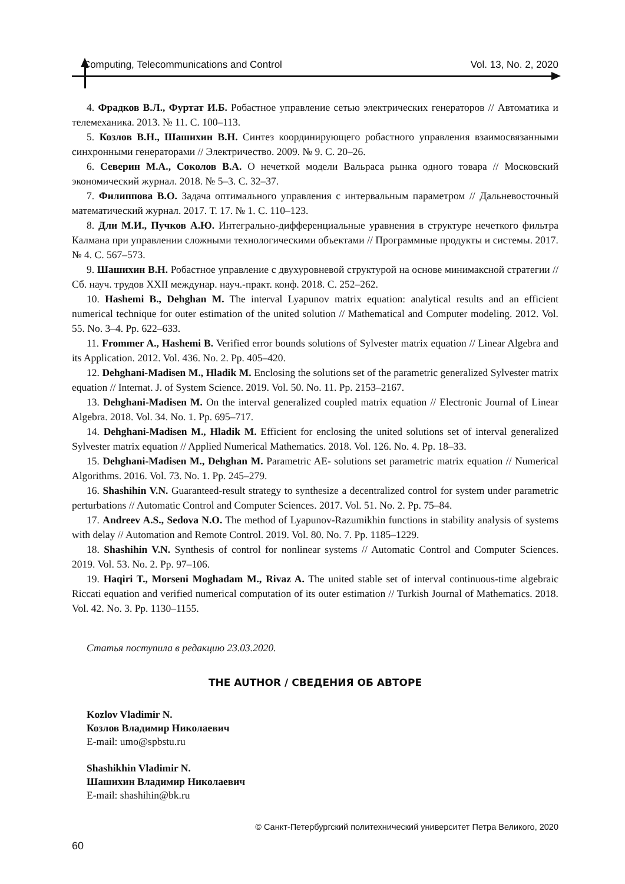Computing, Telecommunications and Control Vol. 13, No. 2, 2020
4. Фрадков В.Л., Фуртат И.Б. Робастное управление сетью электрических генераторов // Автоматика и телемеханика. 2013. № 11. С. 100–113.
5. Козлов В.Н., Шашихин В.Н. Синтез координирующего робастного управления взаимосвязанными синхронными генераторами // Электричество. 2009. № 9. С. 20–26.
6. Северин М.А., Соколов В.А. О нечеткой модели Вальраса рынка одного товара // Московский экономический журнал. 2018. № 5–3. С. 32–37.
7. Филиппова В.О. Задача оптимального управления с интервальным параметром // Дальневосточный математический журнал. 2017. Т. 17. № 1. С. 110–123.
8. Дли М.И., Пучков А.Ю. Интегрально-дифференциальные уравнения в структуре нечеткого фильтра Калмана при управлении сложными технологическими объектами // Программные продукты и системы. 2017. № 4. С. 567–573.
9. Шашихин В.Н. Робастное управление с двухуровневой структурой на основе минимаксной стратегии // Сб. науч. трудов XXII междунар. науч.-практ. конф. 2018. С. 252–262.
10. Hashemi B., Dehghan M. The interval Lyapunov matrix equation: analytical results and an efficient numerical technique for outer estimation of the united solution // Mathematical and Computer modeling. 2012. Vol. 55. No. 3–4. Pp. 622–633.
11. Frommer A., Hashemi B. Verified error bounds solutions of Sylvester matrix equation // Linear Algebra and its Application. 2012. Vol. 436. No. 2. Pp. 405–420.
12. Dehghani-Madisen M., Hladik M. Enclosing the solutions set of the parametric generalized Sylvester matrix equation // Internat. J. of System Science. 2019. Vol. 50. No. 11. Pp. 2153–2167.
13. Dehghani-Madisen M. On the interval generalized coupled matrix equation // Electronic Journal of Linear Algebra. 2018. Vol. 34. No. 1. Pp. 695–717.
14. Dehghani-Madisen M., Hladik M. Efficient for enclosing the united solutions set of interval generalized Sylvester matrix equation // Applied Numerical Mathematics. 2018. Vol. 126. No. 4. Pp. 18–33.
15. Dehghani-Madisen M., Dehghan M. Parametric AE- solutions set parametric matrix equation // Numerical Algorithms. 2016. Vol. 73. No. 1. Pp. 245–279.
16. Shashihin V.N. Guaranteed-result strategy to synthesize a decentralized control for system under parametric perturbations // Automatic Control and Computer Sciences. 2017. Vol. 51. No. 2. Pp. 75–84.
17. Andreev A.S., Sedova N.O. The method of Lyapunov-Razumikhin functions in stability analysis of systems with delay // Automation and Remote Control. 2019. Vol. 80. No. 7. Pp. 1185–1229.
18. Shashihin V.N. Synthesis of control for nonlinear systems // Automatic Control and Computer Sciences. 2019. Vol. 53. No. 2. Pp. 97–106.
19. Haqiri T., Morseni Moghadam M., Rivaz A. The united stable set of interval continuous-time algebraic Riccati equation and verified numerical computation of its outer estimation // Turkish Journal of Mathematics. 2018. Vol. 42. No. 3. Pp. 1130–1155.
Статья поступила в редакцию 23.03.2020.
THE AUTHOR / СВЕДЕНИЯ ОБ АВТОРЕ
Kozlov Vladimir N.
Козлов Владимир Николаевич
E-mail: umo@spbstu.ru
Shashikhin Vladimir N.
Шашихин Владимир Николаевич
E-mail: shashihin@bk.ru
© Санкт-Петербургский политехнический университет Петра Великого, 2020
60